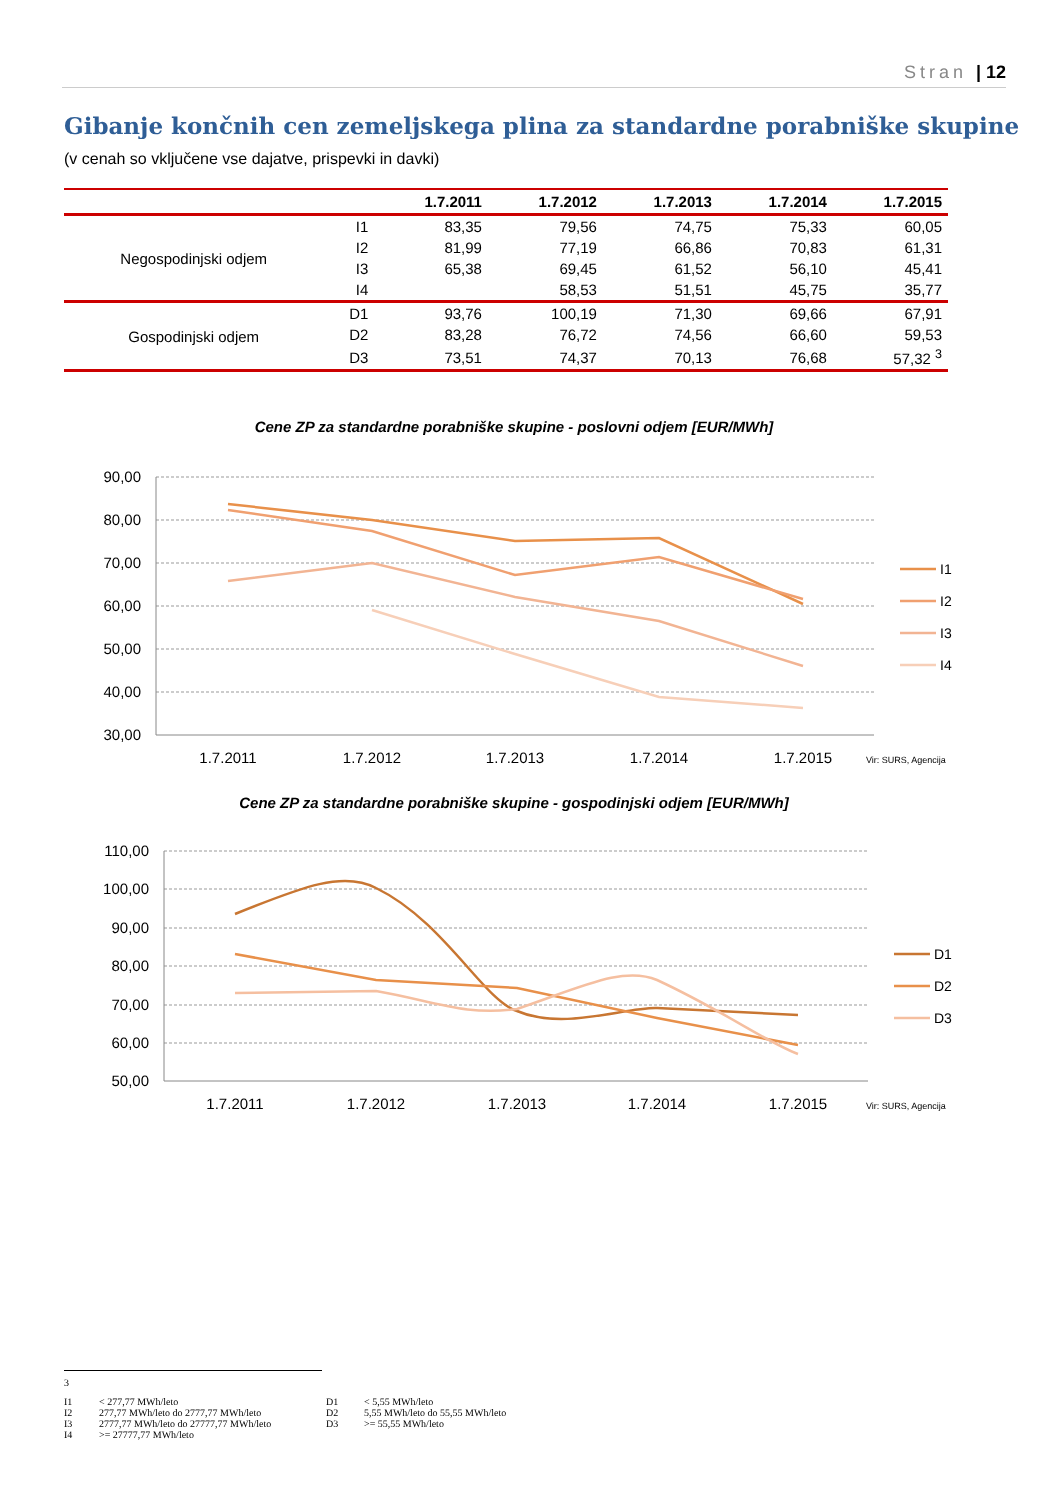Stran | 12
Gibanje končnih cen zemeljskega plina za standardne porabniške skupine
(v cenah so vključene vse dajatve, prispevki in davki)
| | | 1.7.2011 | 1.7.2012 | 1.7.2013 | 1.7.2014 | 1.7.2015 |
| --- | --- | --- | --- | --- | --- | --- |
| Negospodinjski odjem | I1 | 83,35 | 79,56 | 74,75 | 75,33 | 60,05 |
| | I2 | 81,99 | 77,19 | 66,86 | 70,83 | 61,31 |
| | I3 | 65,38 | 69,45 | 61,52 | 56,10 | 45,41 |
| | I4 | | 58,53 | 51,51 | 45,75 | 35,77 |
| Gospodinjski odjem | D1 | 93,76 | 100,19 | 71,30 | 69,66 | 67,91 |
| | D2 | 83,28 | 76,72 | 74,56 | 66,60 | 59,53 |
| | D3 | 73,51 | 74,37 | 70,13 | 76,68 | 57,32 <sup>3</sup> |
Cene ZP za standardne porabniške skupine - poslovni odjem [EUR/MWh]
90,00
80,00
70,00
60,00
50,00
40,00
30,00
1.7.2011
1.7.2012
1.7.2013
1.7.2014
1.7.2015
Vir: SURS, Agencija
I1
I2
I3
I4
Cene ZP za standardne porabniške skupine - gospodinjski odjem [EUR/MWh]
110,00
100,00
90,00
80,00
70,00
60,00
50,00
1.7.2011
1.7.2012
1.7.2013
1.7.2014
1.7.2015
Vir: SURS, Agencija
D1
D2
D3
3
I1 < 277,77 MWh/leto D1 < 5,55 MWh/leto I2 277,77 MWh/leto do 2777,77 MWh/leto D2 5,55 MWh/leto do 55,55 MWh/leto I3 2777,77 MWh/leto do 27777,77 MWh/leto D3 >= 55,55 MWh/leto I4 >= 27777,77 MWh/leto